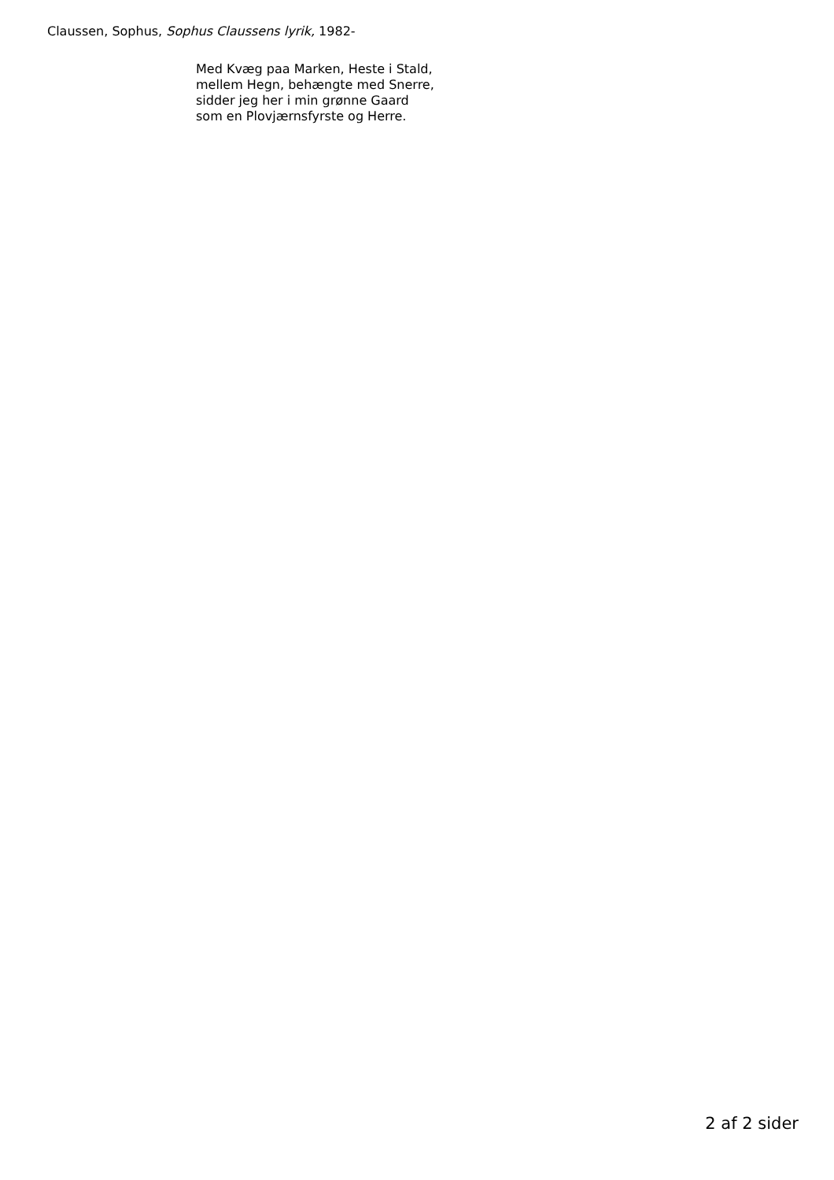Claussen, Sophus, Sophus Claussens lyrik, 1982-
Med Kvæg paa Marken, Heste i Stald,
mellem Hegn, behængte med Snerre,
sidder jeg her i min grønne Gaard
som en Plovjærnsfyrste og Herre.
2 af 2 sider